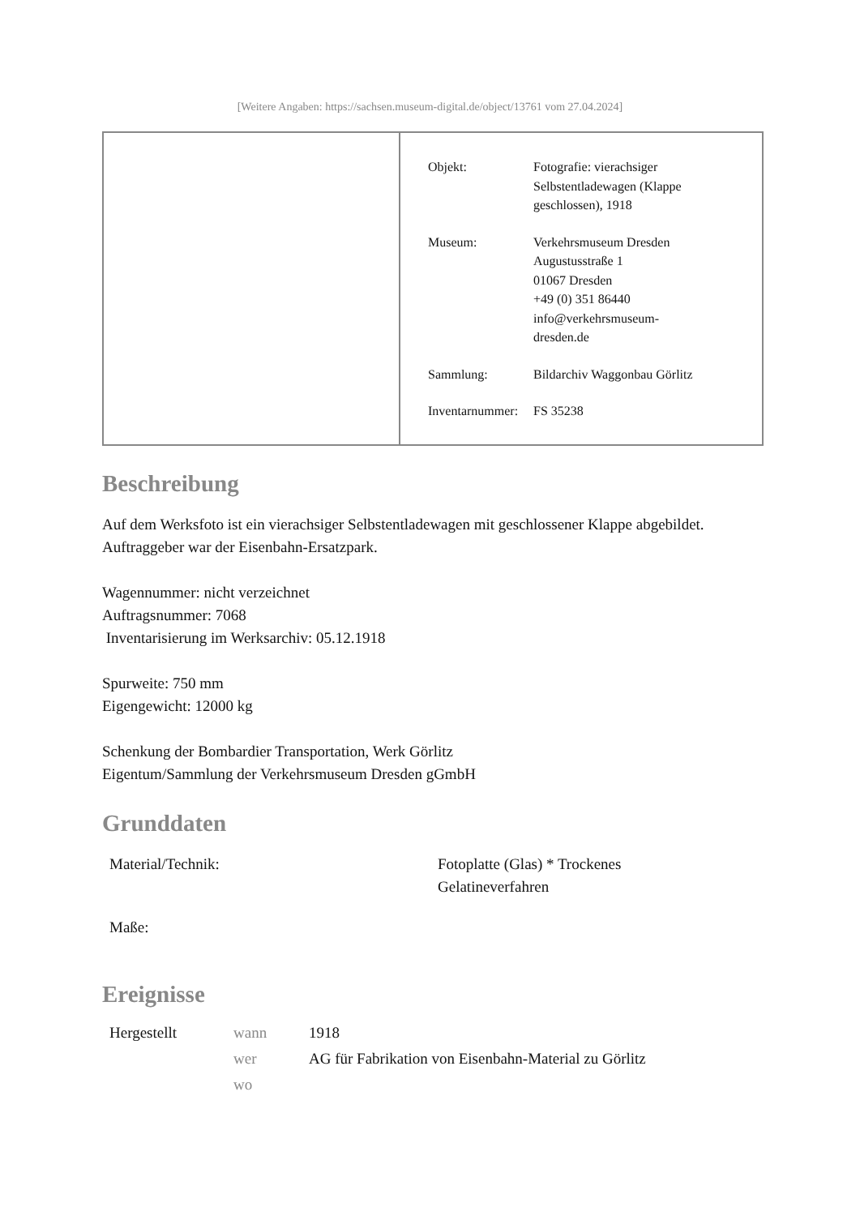[Weitere Angaben: https://sachsen.museum-digital.de/object/13761 vom 27.04.2024]
| Objekt: | Fotografie: vierachsiger Selbstentladewagen (Klappe geschlossen), 1918 |
| Museum: | Verkehrsmuseum Dresden Augustusstraße 1 01067 Dresden +49 (0) 351 86440 info@verkehrsmuseum- dresden.de |
| Sammlung: | Bildarchiv Waggonbau Görlitz |
| Inventarnummer: | FS 35238 |
Beschreibung
Auf dem Werksfoto ist ein vierachsiger Selbstentladewagen mit geschlossener Klappe abgebildet. Auftraggeber war der Eisenbahn-Ersatzpark.
Wagennummer: nicht verzeichnet
Auftragsnummer: 7068
Inventarisierung im Werksarchiv: 05.12.1918
Spurweite: 750 mm
Eigengewicht: 12000 kg
Schenkung der Bombardier Transportation, Werk Görlitz
Eigentum/Sammlung der Verkehrsmuseum Dresden gGmbH
Grunddaten
| Material/Technik: | Fotoplatte (Glas) * Trockenes Gelatineverfahren |
| Maße: | |
Ereignisse
| Hergestellt | wann | 1918 |
| | wer | AG für Fabrikation von Eisenbahn-Material zu Görlitz |
| | wo | |